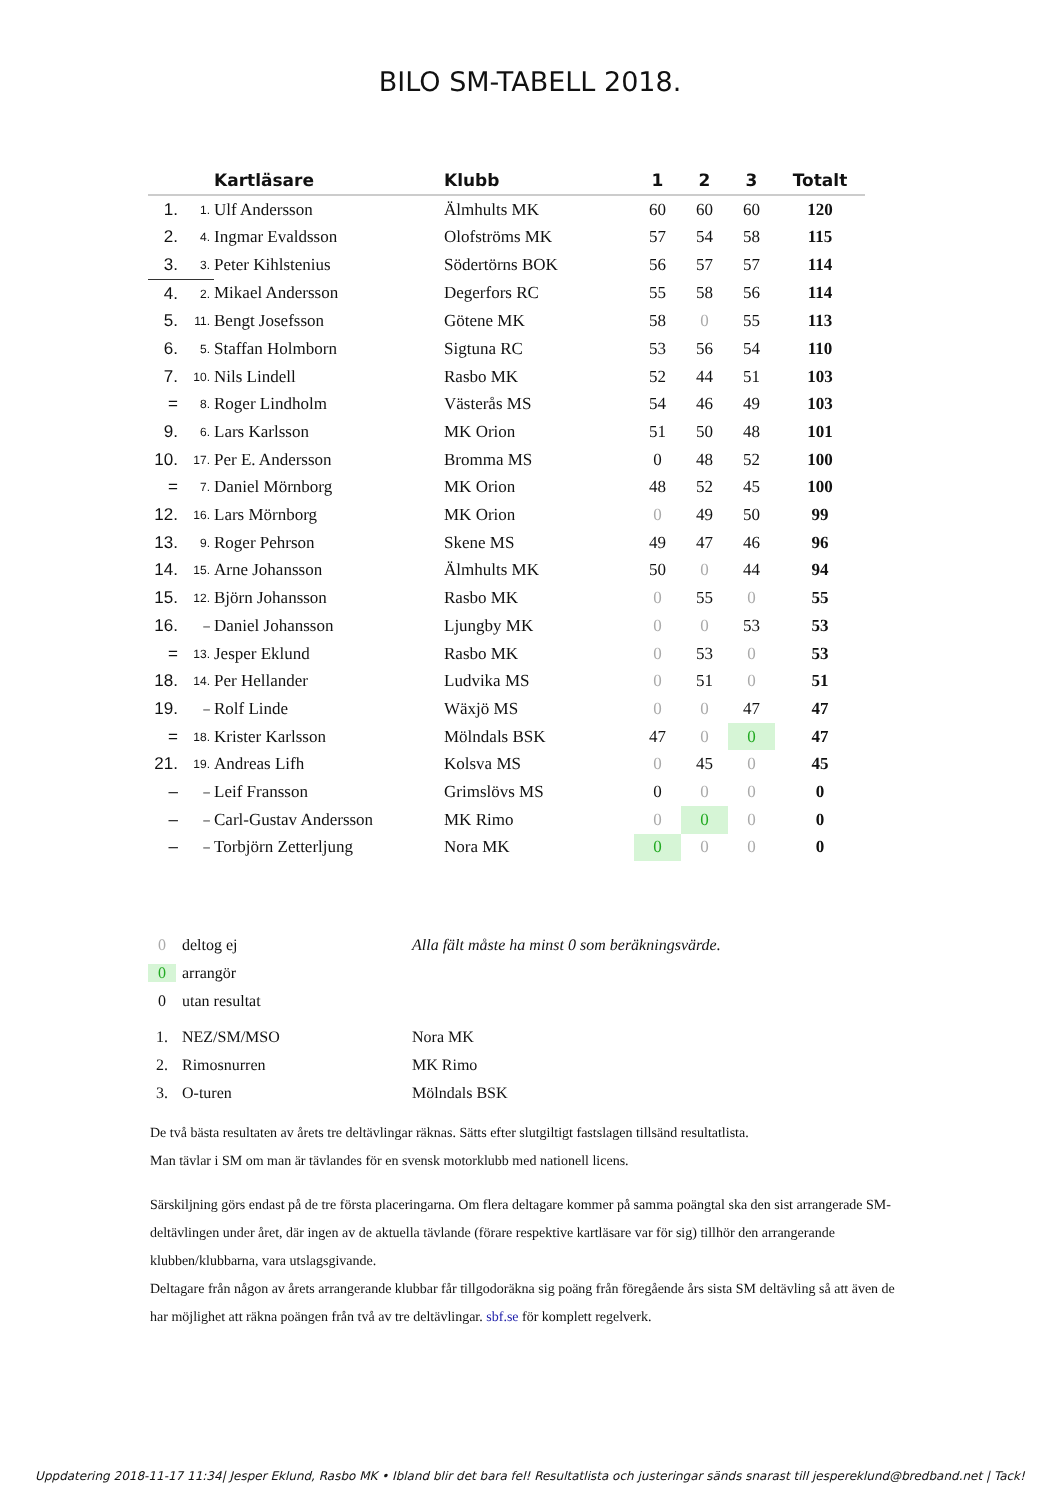BILO SM-TABELL 2018.
| | | Kartläsare | Klubb | 1 | 2 | 3 | Totalt |
| --- | --- | --- | --- | --- | --- | --- | --- |
| 1. | 1. | Ulf Andersson | Älmhults MK | 60 | 60 | 60 | 120 |
| 2. | 4. | Ingmar Evaldsson | Olofströms MK | 57 | 54 | 58 | 115 |
| 3. | 3. | Peter Kihlstenius | Södertörns BOK | 56 | 57 | 57 | 114 |
| 4. | 2. | Mikael Andersson | Degerfors RC | 55 | 58 | 56 | 114 |
| 5. | 11. | Bengt Josefsson | Götene MK | 58 | 0 | 55 | 113 |
| 6. | 5. | Staffan Holmborn | Sigtuna RC | 53 | 56 | 54 | 110 |
| 7. | 10. | Nils Lindell | Rasbo MK | 52 | 44 | 51 | 103 |
| = | 8. | Roger Lindholm | Västerås MS | 54 | 46 | 49 | 103 |
| 9. | 6. | Lars Karlsson | MK Orion | 51 | 50 | 48 | 101 |
| 10. | 17. | Per E. Andersson | Bromma MS | 0 | 48 | 52 | 100 |
| = | 7. | Daniel Mörnborg | MK Orion | 48 | 52 | 45 | 100 |
| 12. | 16. | Lars Mörnborg | MK Orion | 0 | 49 | 50 | 99 |
| 13. | 9. | Roger Pehrson | Skene MS | 49 | 47 | 46 | 96 |
| 14. | 15. | Arne Johansson | Älmhults MK | 50 | 0 | 44 | 94 |
| 15. | 12. | Björn Johansson | Rasbo MK | 0 | 55 | 0 | 55 |
| 16. | – | Daniel Johansson | Ljungby MK | 0 | 0 | 53 | 53 |
| = | 13. | Jesper Eklund | Rasbo MK | 0 | 53 | 0 | 53 |
| 18. | 14. | Per Hellander | Ludvika MS | 0 | 51 | 0 | 51 |
| 19. | – | Rolf Linde | Wäxjö MS | 0 | 0 | 47 | 47 |
| = | 18. | Krister Karlsson | Mölndals BSK | 47 | 0 | 0 | 47 |
| 21. | 19. | Andreas Lifh | Kolsva MS | 0 | 45 | 0 | 45 |
| – | – | Leif Fransson | Grimslövs MS | 0 | 0 | 0 | 0 |
| – | – | Carl-Gustav Andersson | MK Rimo | 0 | 0 | 0 | 0 |
| – | – | Torbjörn Zetterljung | Nora MK | 0 | 0 | 0 | 0 |
0 deltog ej Alla fält måste ha minst 0 som beräkningsvärde.
0 arrangör
0 utan resultat
1. NEZ/SM/MSO Nora MK
2. Rimosnurren MK Rimo
3. O-turen Mölndals BSK
De två bästa resultaten av årets tre deltävlingar räknas. Sätts efter slutgiltigt fastslagen tillsänd resultatlista.
Man tävlar i SM om man är tävlandes för en svensk motorklubb med nationell licens.
Särskiljning görs endast på de tre första placeringarna. Om flera deltagare kommer på samma poängtal ska den sist arrangerade SM-deltävlingen under året, där ingen av de aktuella tävlande (förare respektive kartläsare var för sig) tillhör den arrangerande klubben/klubbarna, vara utslagsgivande.
Deltagare från någon av årets arrangerande klubbar får tillgodoräkna sig poäng från föregående års sista SM deltävling så att även de har möjlighet att räkna poängen från två av tre deltävlingar. sbf.se för komplett regelverk.
Uppdatering 2018-11-17 11:34| Jesper Eklund, Rasbo MK • Ibland blir det bara fel! Resultatlista och justeringar sänds snarast till jespereklund@bredband.net | Tack!